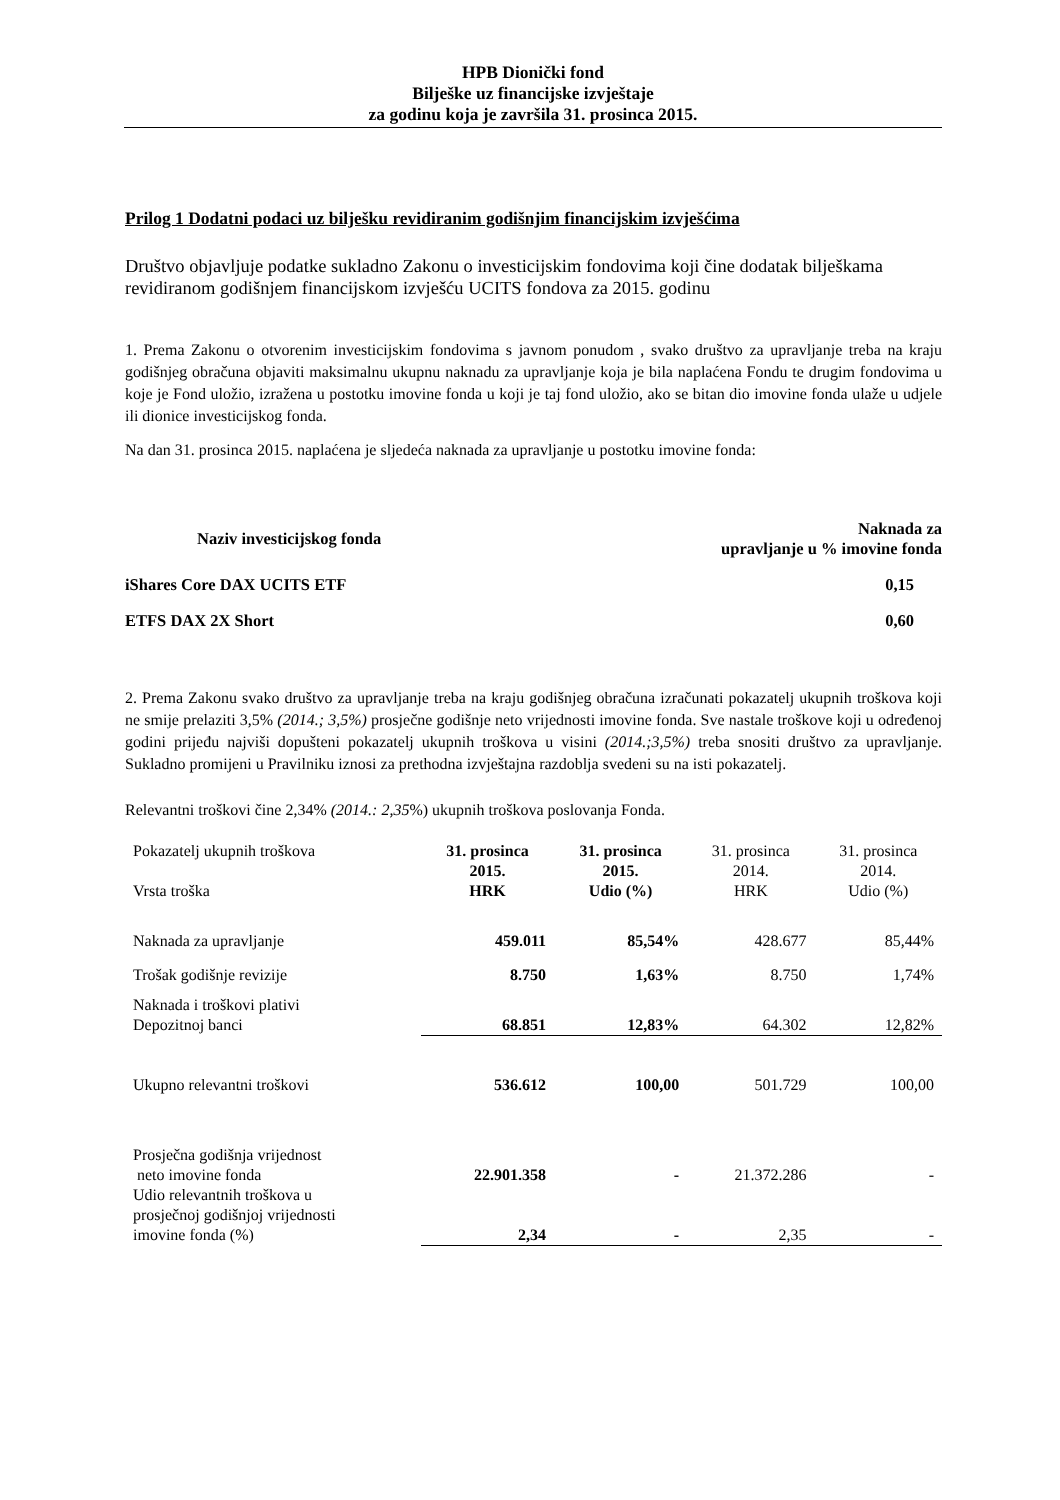HPB Dionički fond
Bilješke uz financijske izvještaje
za godinu koja je završila 31. prosinca 2015.
Prilog 1 Dodatni podaci uz bilješku revidiranim godišnjim financijskim izvješćima
Društvo objavljuje podatke sukladno Zakonu o investicijskim fondovima koji čine dodatak bilješkama revidiranom godišnjem financijskom izvješću UCITS fondova za 2015. godinu
1. Prema Zakonu o otvorenim investicijskim fondovima s javnom ponudom , svako društvo za upravljanje treba na kraju godišnjeg obračuna objaviti maksimalnu ukupnu naknadu za upravljanje koja je bila naplaćena Fondu te drugim fondovima u koje je Fond uložio, izražena u postotku imovine fonda u koji je taj fond uložio, ako se bitan dio imovine fonda ulaže u udjele ili dionice investicijskog fonda.
Na dan 31. prosinca 2015. naplaćena je sljedeća naknada za upravljanje u postotku imovine fonda:
| Naziv investicijskog fonda | Naknada za upravljanje u % imovine fonda |
| iShares Core DAX UCITS ETF | 0,15 |
| ETFS DAX 2X Short | 0,60 |
2. Prema Zakonu svako društvo za upravljanje treba na kraju godišnjeg obračuna izračunati pokazatelj ukupnih troškova koji ne smije prelaziti 3,5% (2014.; 3,5%) prosječne godišnje neto vrijednosti imovine fonda. Sve nastale troškove koji u određenoj godini prijeđu najviši dopušteni pokazatelj ukupnih troškova u visini (2014.;3,5%) treba snositi društvo za upravljanje. Sukladno promijeni u Pravilniku iznosi za prethodna izvještajna razdoblja svedeni su na isti pokazatelj.
Relevantni troškovi čine 2,34% (2014.: 2,35%) ukupnih troškova poslovanja Fonda.
| Pokazatelj ukupnih troškova Vrsta troška | 31. prosinca 2015. HRK | 31. prosinca 2015. Udio (%) | 31. prosinca 2014. HRK | 31. prosinca 2014. Udio (%) |
| Naknada za upravljanje | 459.011 | 85,54% | 428.677 | 85,44% |
| Trošak godišnje revizije | 8.750 | 1,63% | 8.750 | 1,74% |
| Naknada i troškovi plativi Depozitnoj banci | 68.851 | 12,83% | 64.302 | 12,82% |
| Ukupno relevantni troškovi | 536.612 | 100,00 | 501.729 | 100,00 |
| Prosječna godišnja vrijednost neto imovine fonda | 22.901.358 | - | 21.372.286 | - |
| Udio relevantnih troškova u prosječnoj godišnjoj vrijednosti imovine fonda (%) | 2,34 | - | 2,35 | - |